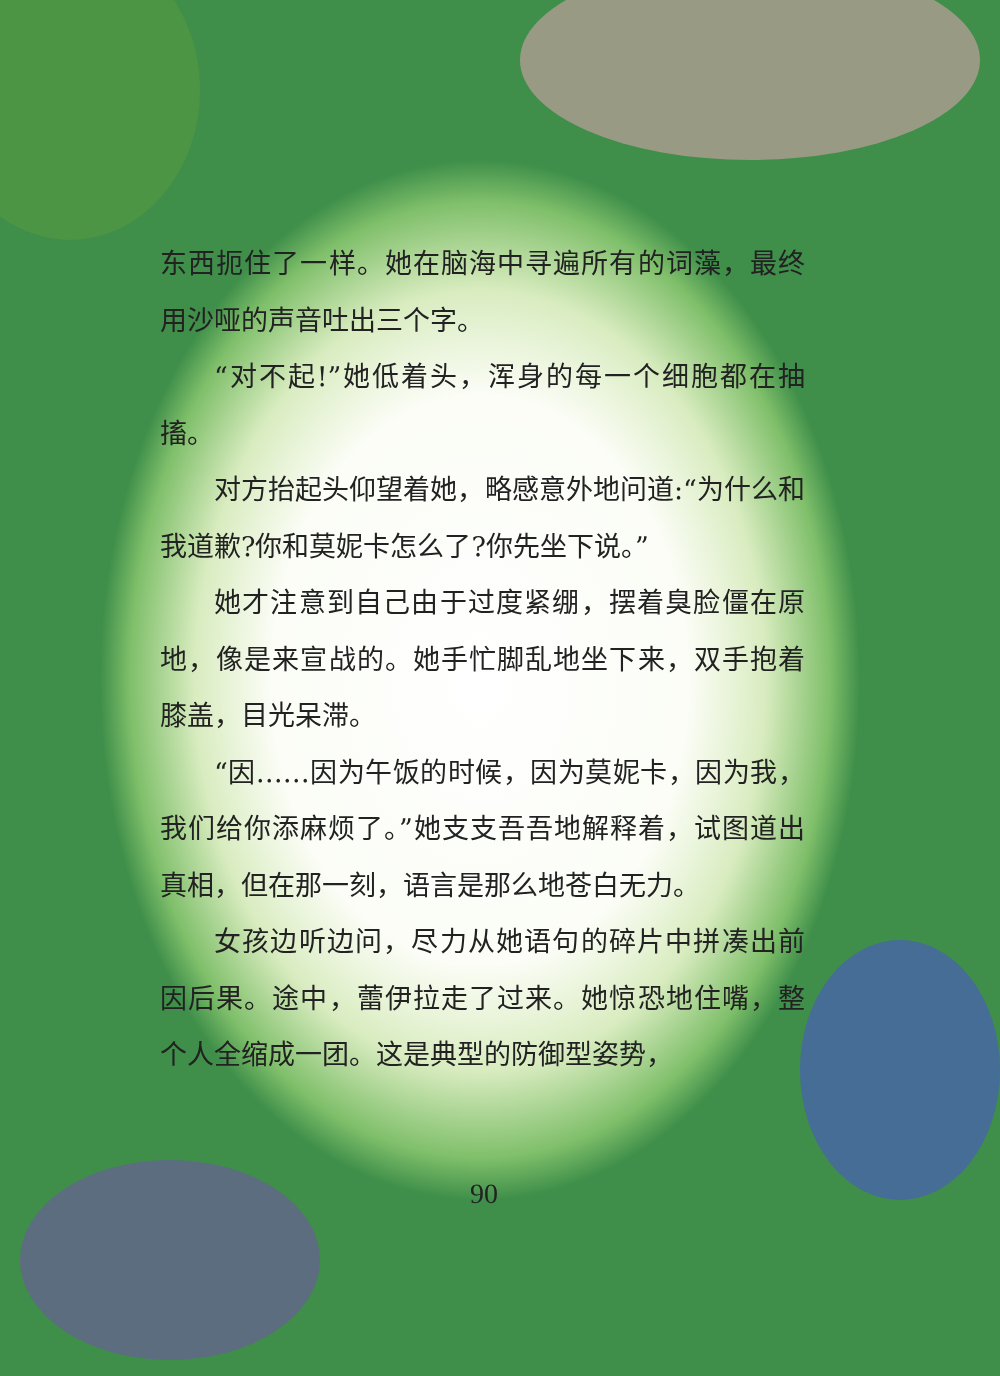东西扼住了一样。她在脑海中寻遍所有的词藻，最终用沙哑的声音吐出三个字。
“对不起!”她低着头，浑身的每一个细胞都在抽搐。
对方抬起头仰望着她，略感意外地问道:“为什么和我道歉?你和莫妮卡怎么了?你先坐下说。”
她才注意到自己由于过度紧绷，摆着臭脸僵在原地，像是来宣战的。她手忙脚乱地坐下来，双手抱着膝盖，目光呆滞。
“因……因为午饭的时候，因为莫妮卡，因为我，我们给你添麻烦了。”她支支吾吾地解释着，试图道出真相，但在那一刻，语言是那么地苍白无力。
女孩边听边问，尽力从她语句的碎片中拼凑出前因后果。途中，蕾伊拉走了过来。她惊恐地住嘴，整个人全缩成一团。这是典型的防御型姿势，
90